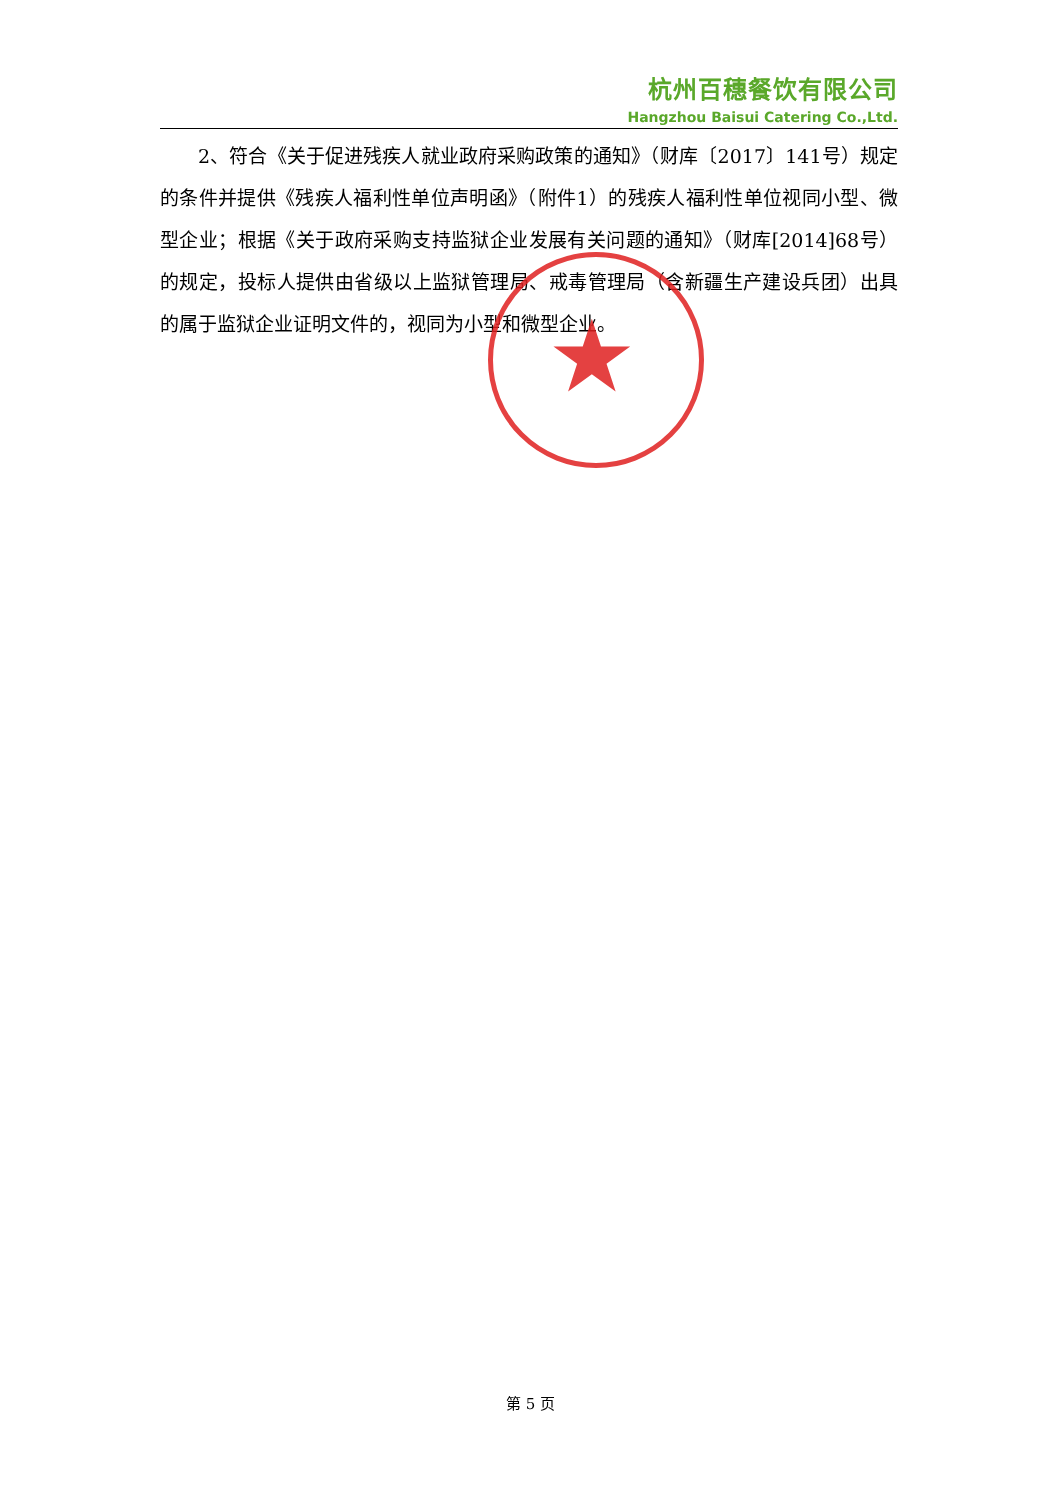杭州百穗餐饮有限公司
Hangzhou Baisui Catering Co.,Ltd.
2、符合《关于促进残疾人就业政府采购政策的通知》（财库〔2017〕141号）规定的条件并提供《残疾人福利性单位声明函》（附件1）的残疾人福利性单位视同小型、微型企业；根据《关于政府采购支持监狱企业发展有关问题的通知》（财库[2014]68号）的规定，投标人提供由省级以上监狱管理局、戒毒管理局（含新疆生产建设兵团）出具的属于监狱企业证明文件的，视同为小型和微型企业。
★
第 5 页